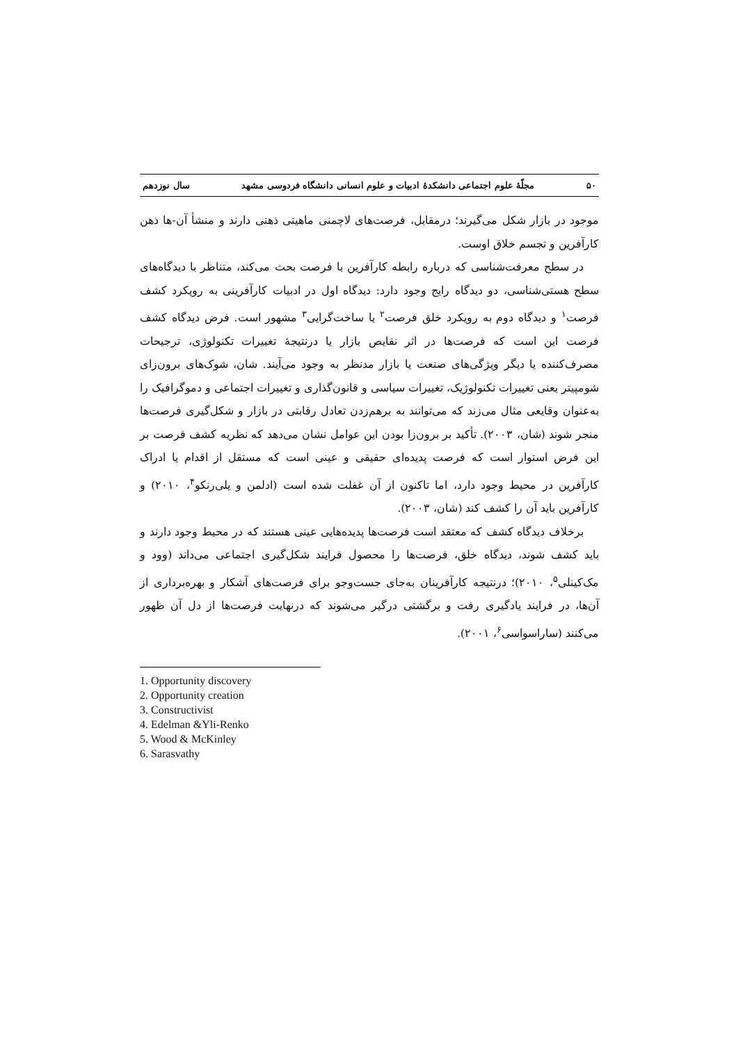۵۰ مجلّهٔ علوم اجتماعی دانشکدهٔ ادبیات و علوم انسانی دانشگاه فردوسی مشهد سال نوزدهم
موجود در بازار شکل می‌گیرند؛ درمقابل، فرصت‌های لاچمنی ماهیتی ذهنی دارند و منشأ آن-ها ذهن کارآفرین و تجسم خلاق اوست.
در سطح معرفت‌شناسی که درباره رابطه کارآفرین با فرصت بحث می‌کند، متناظر با دیدگاه‌های سطح هستی‌شناسی، دو دیدگاه رایج وجود دارد: دیدگاه اول در ادبیات کارآفرینی به رویکرد کشف فرصت<sup>۱</sup> و دیدگاه دوم به رویکرد خلق فرصت<sup>۲</sup> یا ساخت‌گرایی<sup>۳</sup> مشهور است. فرض دیدگاه کشف فرصت این است که فرصت‌ها در اثر نقایص بازار یا درنتیجهٔ تغییرات تکنولوژی، ترجیحات مصرف‌کننده یا دیگر ویژگی‌های صنعت یا بازار مدنظر به وجود می‌آیند. شان، شوک‌های برون‌زای شومپیتر یعنی تغییرات تکنولوژیک، تغییرات سیاسی و قانون‌گذاری و تغییرات اجتماعی و دموگرافیک را به‌عنوان وقایعی مثال می‌زند که می‌توانند به برهم‌زدن تعادل رقابتی در بازار و شکل‌گیری فرصت‌ها منجر شوند (شان، ۲۰۰۳). تأکید بر برون‌زا بودن این عوامل نشان می‌دهد که نظریه کشف فرصت بر این فرض استوار است که فرصت پدیده‌ای حقیقی و عینی است که مستقل از اقدام یا ادراک کارآفرین در محیط وجود دارد، اما تاکنون از آن غفلت شده است (ادلمن و یلی‌رنکو<sup>۴</sup>، ۲۰۱۰) و کارآفرین باید آن را کشف کند (شان، ۲۰۰۳).
برخلاف دیدگاه کشف که معتقد است فرصت‌ها پدیده‌هایی عینی هستند که در محیط وجود دارند و باید کشف شوند، دیدگاه خلق، فرصت‌ها را محصول فرایند شکل‌گیری اجتماعی می‌داند (وود و مک‌کینلی<sup>۵</sup>، ۲۰۱۰)؛ درنتیجه کارآفرینان به‌جای جست‌وجو برای فرصت‌های آشکار و بهره‌برداری از آن‌ها، در فرایند یادگیری رفت و برگشتی درگیر می‌شوند که درنهایت فرصت‌ها از دل آن ظهور می‌کنند (ساراسواسی<sup>۶</sup>، ۲۰۰۱).
1. Opportunity discovery
2. Opportunity creation
3. Constructivist
4. Edelman &Yli-Renko
5. Wood & McKinley
6. Sarasvathy